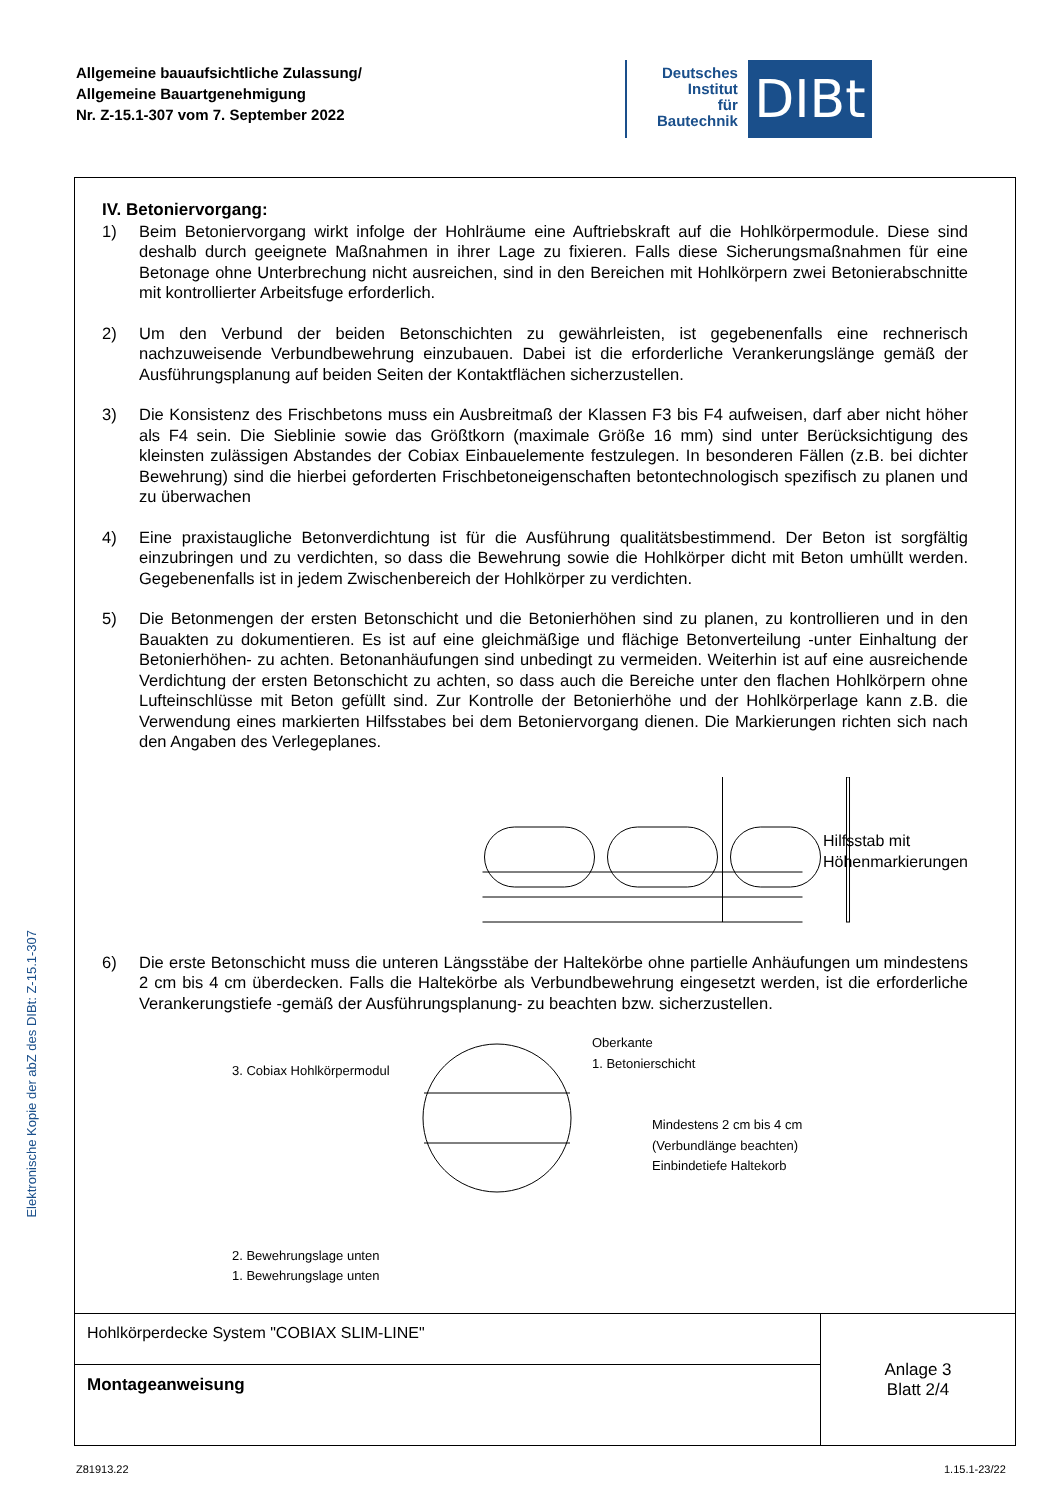Allgemeine bauaufsichtliche Zulassung/
Allgemeine Bauartgenehmigung
Nr. Z-15.1-307 vom 7. September 2022
Deutsches
Institut
für
Bautechnik
DIBt
Elektronische Kopie der abZ des DIBt: Z-15.1-307
IV. Betoniervorgang:
1) Beim Betoniervorgang wirkt infolge der Hohlräume eine Auftriebskraft auf die Hohlkörpermodule. Diese sind deshalb durch geeignete Maßnahmen in ihrer Lage zu fixieren. Falls diese Sicherungsmaßnahmen für eine Betonage ohne Unterbrechung nicht ausreichen, sind in den Bereichen mit Hohlkörpern zwei Betonierabschnitte mit kontrollierter Arbeitsfuge erforderlich.
2) Um den Verbund der beiden Betonschichten zu gewährleisten, ist gegebenenfalls eine rechnerisch nachzuweisende Verbundbewehrung einzubauen. Dabei ist die erforderliche Verankerungslänge gemäß der Ausführungsplanung auf beiden Seiten der Kontaktflächen sicherzustellen.
3) Die Konsistenz des Frischbetons muss ein Ausbreitmaß der Klassen F3 bis F4 aufweisen, darf aber nicht höher als F4 sein. Die Sieblinie sowie das Größtkorn (maximale Größe 16 mm) sind unter Berücksichtigung des kleinsten zulässigen Abstandes der Cobiax Einbauelemente festzulegen. In besonderen Fällen (z.B. bei dichter Bewehrung) sind die hierbei geforderten Frischbetoneigenschaften betontechnologisch spezifisch zu planen und zu überwachen
4) Eine praxistaugliche Betonverdichtung ist für die Ausführung qualitätsbestimmend. Der Beton ist sorgfältig einzubringen und zu verdichten, so dass die Bewehrung sowie die Hohlkörper dicht mit Beton umhüllt werden. Gegebenenfalls ist in jedem Zwischenbereich der Hohlkörper zu verdichten.
5) Die Betonmengen der ersten Betonschicht und die Betonierhöhen sind zu planen, zu kontrollieren und in den Bauakten zu dokumentieren. Es ist auf eine gleichmäßige und flächige Betonverteilung -unter Einhaltung der Betonierhöhen- zu achten. Betonanhäufungen sind unbedingt zu vermeiden. Weiterhin ist auf eine ausreichende Verdichtung der ersten Betonschicht zu achten, so dass auch die Bereiche unter den flachen Hohlkörpern ohne Lufteinschlüsse mit Beton gefüllt sind. Zur Kontrolle der Betonierhöhe und der Hohlkörperlage kann z.B. die Verwendung eines markierten Hilfsstabes bei dem Betoniervorgang dienen. Die Markierungen richten sich nach den Angaben des Verlegeplanes.
Hilfsstab mit
Höhenmarkierungen
6) Die erste Betonschicht muss die unteren Längsstäbe der Haltekörbe ohne partielle Anhäufungen um mindestens 2 cm bis 4 cm überdecken. Falls die Haltekörbe als Verbundbewehrung eingesetzt werden, ist die erforderliche Verankerungstiefe -gemäß der Ausführungsplanung- zu beachten bzw. sicherzustellen.
3. Cobiax Hohlkörpermodul
2. Bewehrungslage unten
1. Bewehrungslage unten
Oberkante
1. Betonierschicht
Mindestens 2 cm bis 4 cm
(Verbundlänge beachten)
Einbindetiefe Haltekorb
| Hohlkörperdecke System "COBIAX SLIM-LINE" | Anlage 3 Blatt 2/4 |
| Montageanweisung | |
Z81913.22 1.15.1-23/22